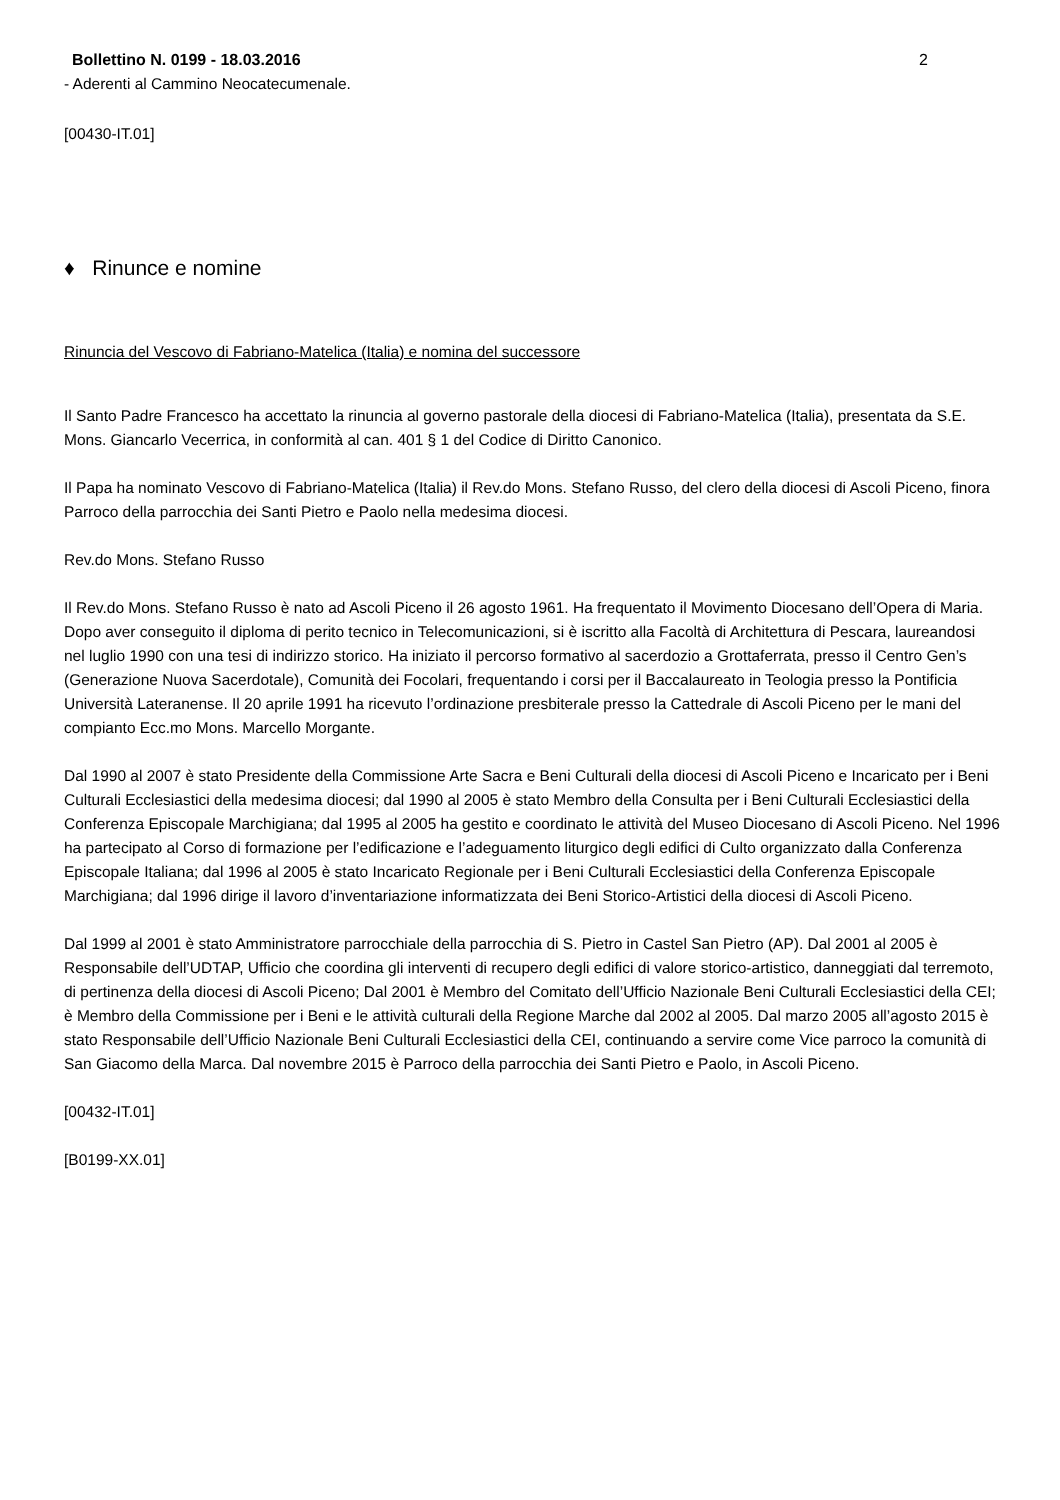Bollettino N. 0199 - 18.03.2016 2
- Aderenti al Cammino Neocatecumenale.
[00430-IT.01]
♦ Rinunce e nomine
Rinuncia del Vescovo di Fabriano-Matelica (Italia) e nomina del successore
Il Santo Padre Francesco ha accettato la rinuncia al governo pastorale della diocesi di Fabriano-Matelica (Italia), presentata da S.E. Mons. Giancarlo Vecerrica, in conformità al can. 401 § 1 del Codice di Diritto Canonico.
Il Papa ha nominato Vescovo di Fabriano-Matelica (Italia) il Rev.do Mons. Stefano Russo, del clero della diocesi di Ascoli Piceno, finora Parroco della parrocchia dei Santi Pietro e Paolo nella medesima diocesi.
Rev.do Mons. Stefano Russo
Il Rev.do Mons. Stefano Russo è nato ad Ascoli Piceno il 26 agosto 1961. Ha frequentato il Movimento Diocesano dell’Opera di Maria. Dopo aver conseguito il diploma di perito tecnico in Telecomunicazioni, si è iscritto alla Facoltà di Architettura di Pescara, laureandosi nel luglio 1990 con una tesi di indirizzo storico. Ha iniziato il percorso formativo al sacerdozio a Grottaferrata, presso il Centro Gen’s (Generazione Nuova Sacerdotale), Comunità dei Focolari, frequentando i corsi per il Baccalaureato in Teologia presso la Pontificia Università Lateranense. Il 20 aprile 1991 ha ricevuto l’ordinazione presbiterale presso la Cattedrale di Ascoli Piceno per le mani del compianto Ecc.mo Mons. Marcello Morgante.
Dal 1990 al 2007 è stato Presidente della Commissione Arte Sacra e Beni Culturali della diocesi di Ascoli Piceno e Incaricato per i Beni Culturali Ecclesiastici della medesima diocesi; dal 1990 al 2005 è stato Membro della Consulta per i Beni Culturali Ecclesiastici della Conferenza Episcopale Marchigiana; dal 1995 al 2005 ha gestito e coordinato le attività del Museo Diocesano di Ascoli Piceno. Nel 1996 ha partecipato al Corso di formazione per l’edificazione e l’adeguamento liturgico degli edifici di Culto organizzato dalla Conferenza Episcopale Italiana; dal 1996 al 2005 è stato Incaricato Regionale per i Beni Culturali Ecclesiastici della Conferenza Episcopale Marchigiana; dal 1996 dirige il lavoro d’inventariazione informatizzata dei Beni Storico-Artistici della diocesi di Ascoli Piceno.
Dal 1999 al 2001 è stato Amministratore parrocchiale della parrocchia di S. Pietro in Castel San Pietro (AP). Dal 2001 al 2005 è Responsabile dell’UDTAP, Ufficio che coordina gli interventi di recupero degli edifici di valore storico-artistico, danneggiati dal terremoto, di pertinenza della diocesi di Ascoli Piceno; Dal 2001 è Membro del Comitato dell’Ufficio Nazionale Beni Culturali Ecclesiastici della CEI; è Membro della Commissione per i Beni e le attività culturali della Regione Marche dal 2002 al 2005. Dal marzo 2005 all’agosto 2015 è stato Responsabile dell’Ufficio Nazionale Beni Culturali Ecclesiastici della CEI, continuando a servire come Vice parroco la comunità di San Giacomo della Marca. Dal novembre 2015 è Parroco della parrocchia dei Santi Pietro e Paolo, in Ascoli Piceno.
[00432-IT.01]
[B0199-XX.01]